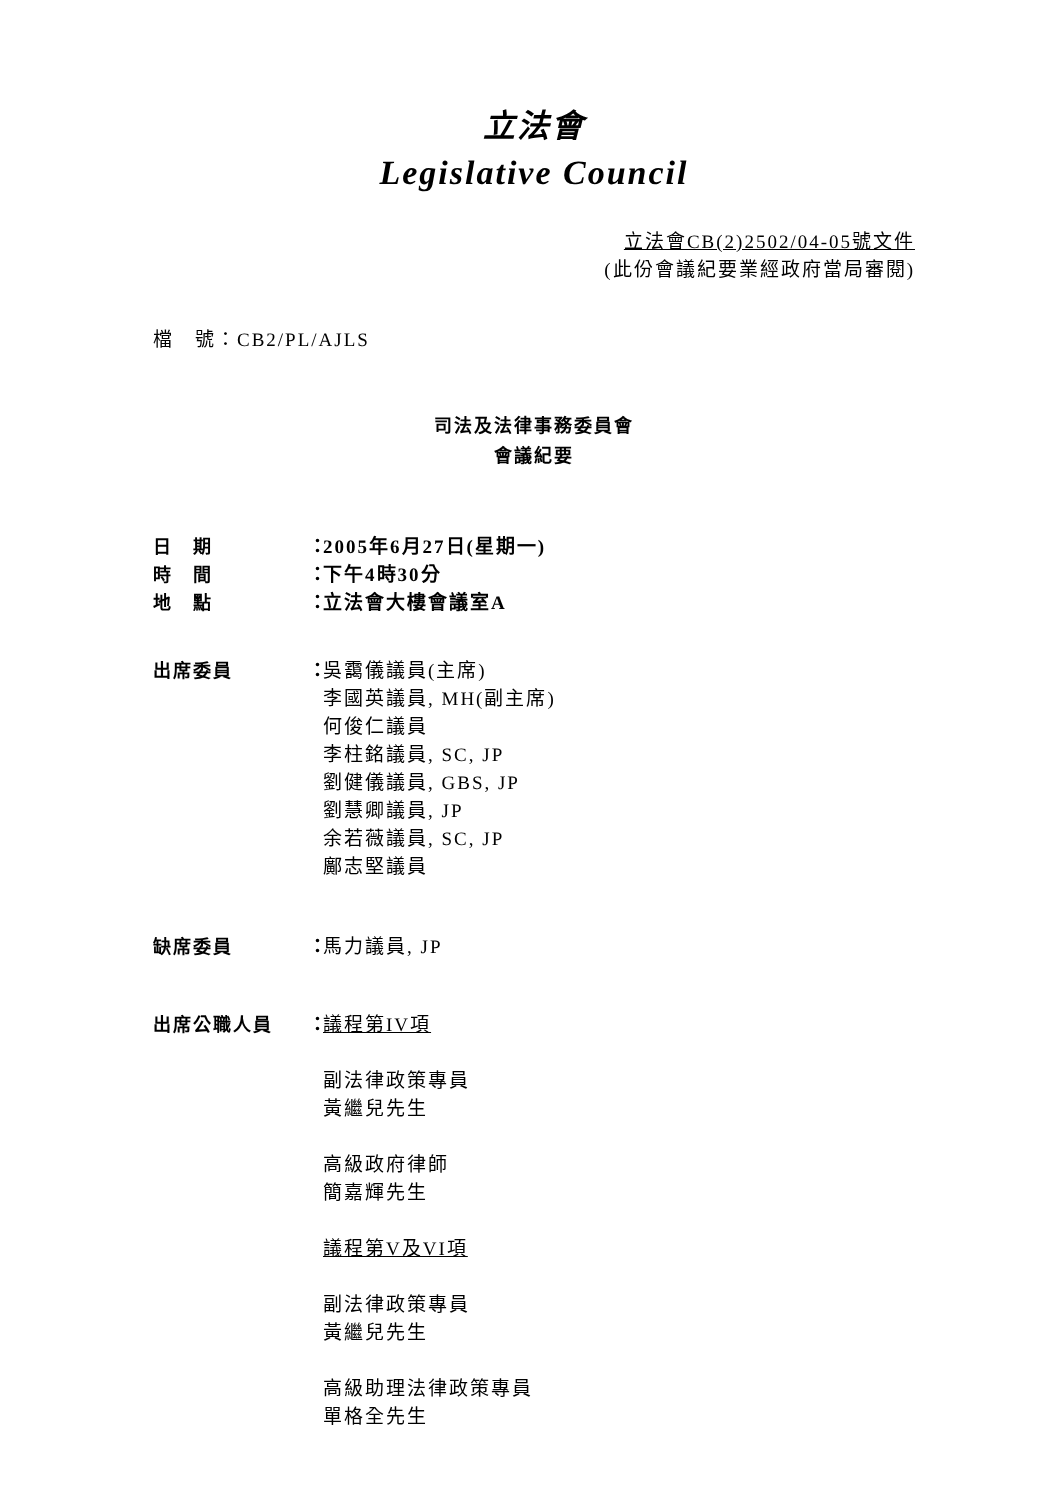立法會
Legislative Council
立法會CB(2)2502/04-05號文件
(此份會議紀要業經政府當局審閱)
檔　號：CB2/PL/AJLS
司法及法律事務委員會
會議紀要
日　期 ：
2005年6月27日(星期一)
時　間 ：
下午4時30分
地　點 ：
立法會大樓會議室A
出席委員 ：
吳靄儀議員(主席)
李國英議員, MH(副主席)
何俊仁議員
李柱銘議員, SC, JP
劉健儀議員, GBS, JP
劉慧卿議員, JP
余若薇議員, SC, JP
鄺志堅議員
缺席委員 ：
馬力議員, JP
出席公職人員 ：
議程第IV項
副法律政策專員
黃繼兒先生
高級政府律師
簡嘉輝先生
議程第V及VI項
副法律政策專員
黃繼兒先生
高級助理法律政策專員
單格全先生